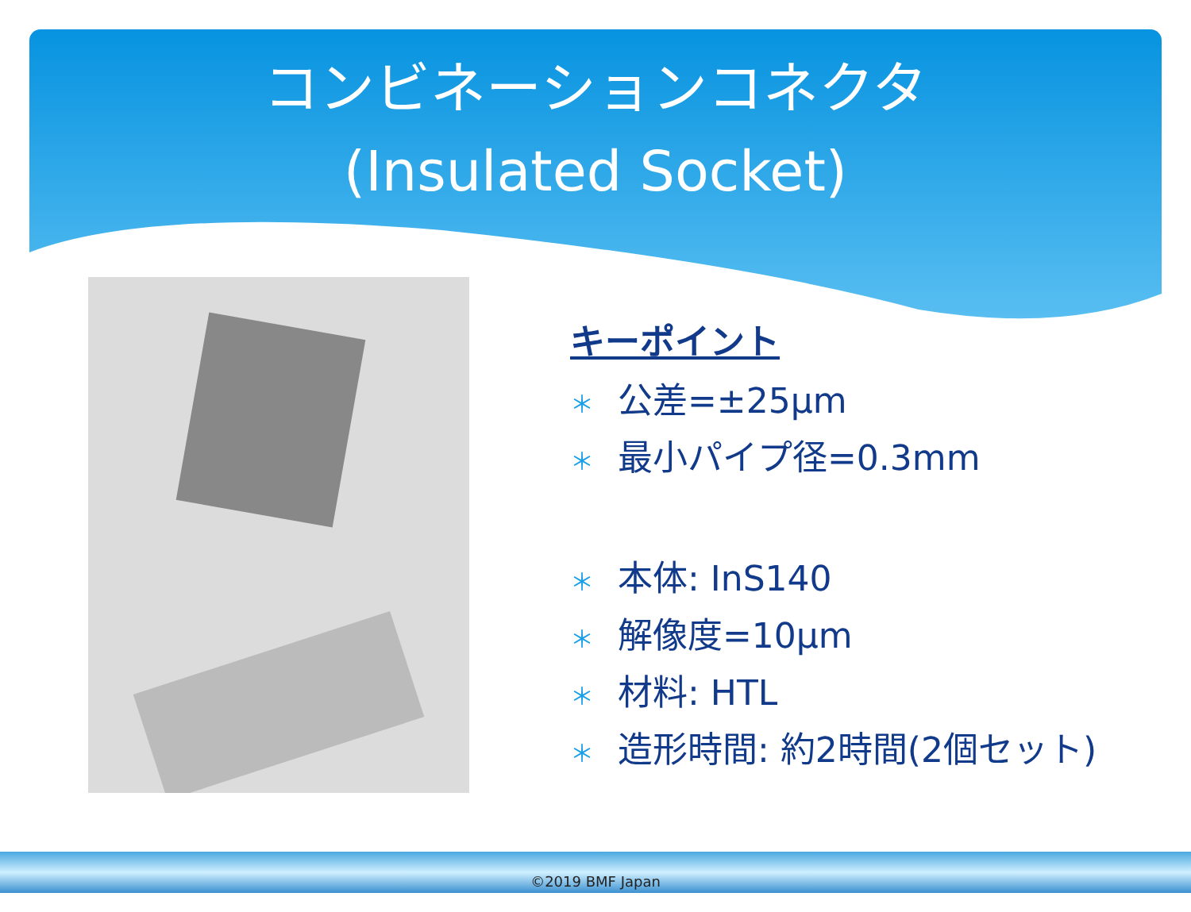コンビネーションコネクタ
(Insulated Socket)
キーポイント
＊ 公差=±25µm
＊ 最小パイプ径=0.3mm
＊ 本体: InS140
＊ 解像度=10µm
＊ 材料: HTL
＊ 造形時間: 約2時間(2個セット)
©2019 BMF Japan